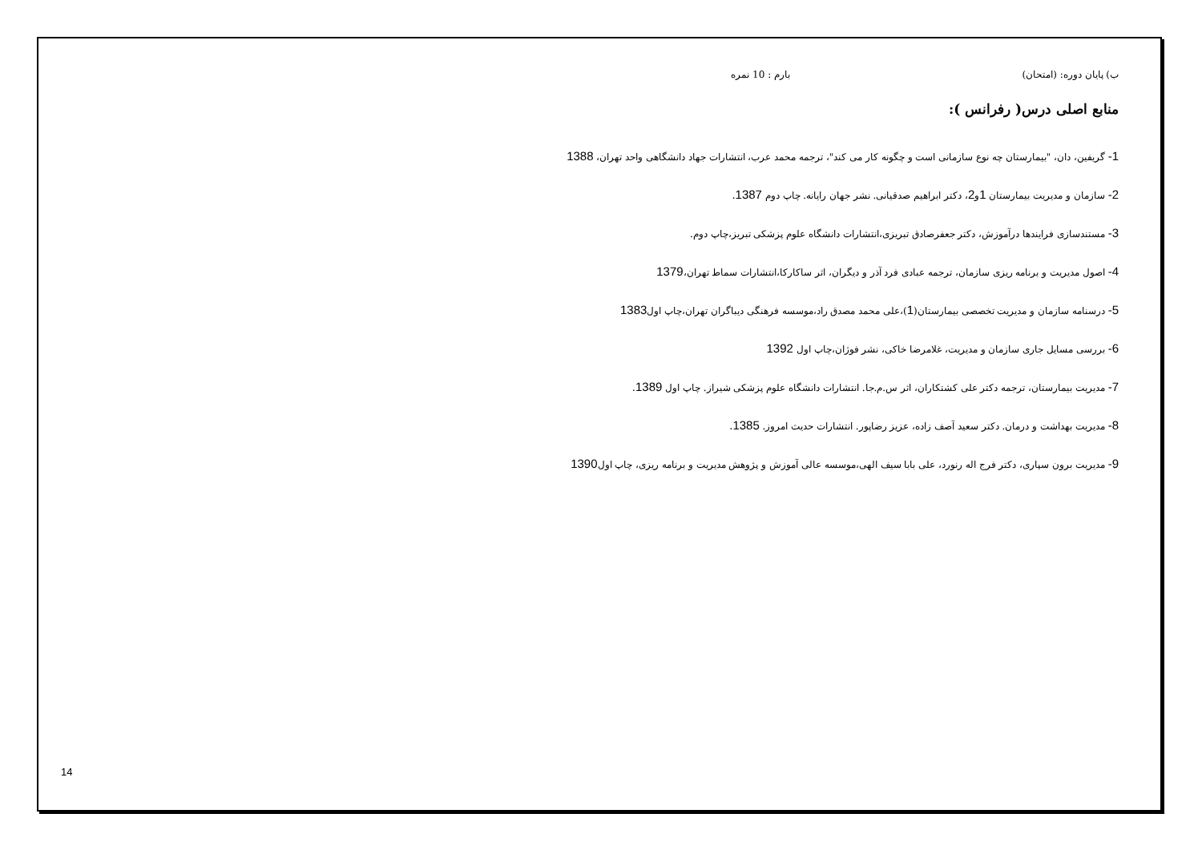ب) پایان دوره: (امتحان) بارم : 10 نمره
منابع اصلی درس( رفرانس ):
1- گریفین، دان، "بیمارستان چه نوع سازمانی است و چگونه کار می کند"، ترجمه محمد عرب، انتشارات جهاد دانشگاهی واحد تهران، 1388
2- سازمان و مدیریت بیمارستان 1و2، دکتر ابراهیم صدقیانی. نشر جهان رایانه. چاپ دوم 1387.
3- مستندسازی فرایندها درآموزش، دکتر جعفرصادق تبریزی،انتشارات دانشگاه علوم پزشکی تبریز،چاپ دوم.
4- اصول مدیریت و برنامه ریزی سازمان، ترجمه عبادی فرد آذر و دیگران، اثر ساکارکا،انتشارات سماط تهران،1379
5- درسنامه سازمان و مدیریت تخصصی بیمارستان(1)،علی محمد مصدق راد،موسسه فرهنگی دیباگران تهران،چاپ اول1383
6- بررسی مسایل جاری سازمان و مدیریت، غلامرضا خاکی، نشر فوژان،چاپ اول 1392
7- مدیریت بیمارستان، ترجمه دکتر علی کشتکاران، اثر س.م.جا. انتشارات دانشگاه علوم پزشکی شیراز. چاپ اول 1389.
8- مدیریت بهداشت و درمان. دکتر سعید آصف زاده، عزیز رضاپور. انتشارات حدیث امروز. 1385.
9- مدیریت برون سپاری، دکتر فرج اله رنورد، علی بابا سیف الهی،موسسه عالی آموزش و پژوهش مدیریت و برنامه ریزی، چاپ اول1390
14